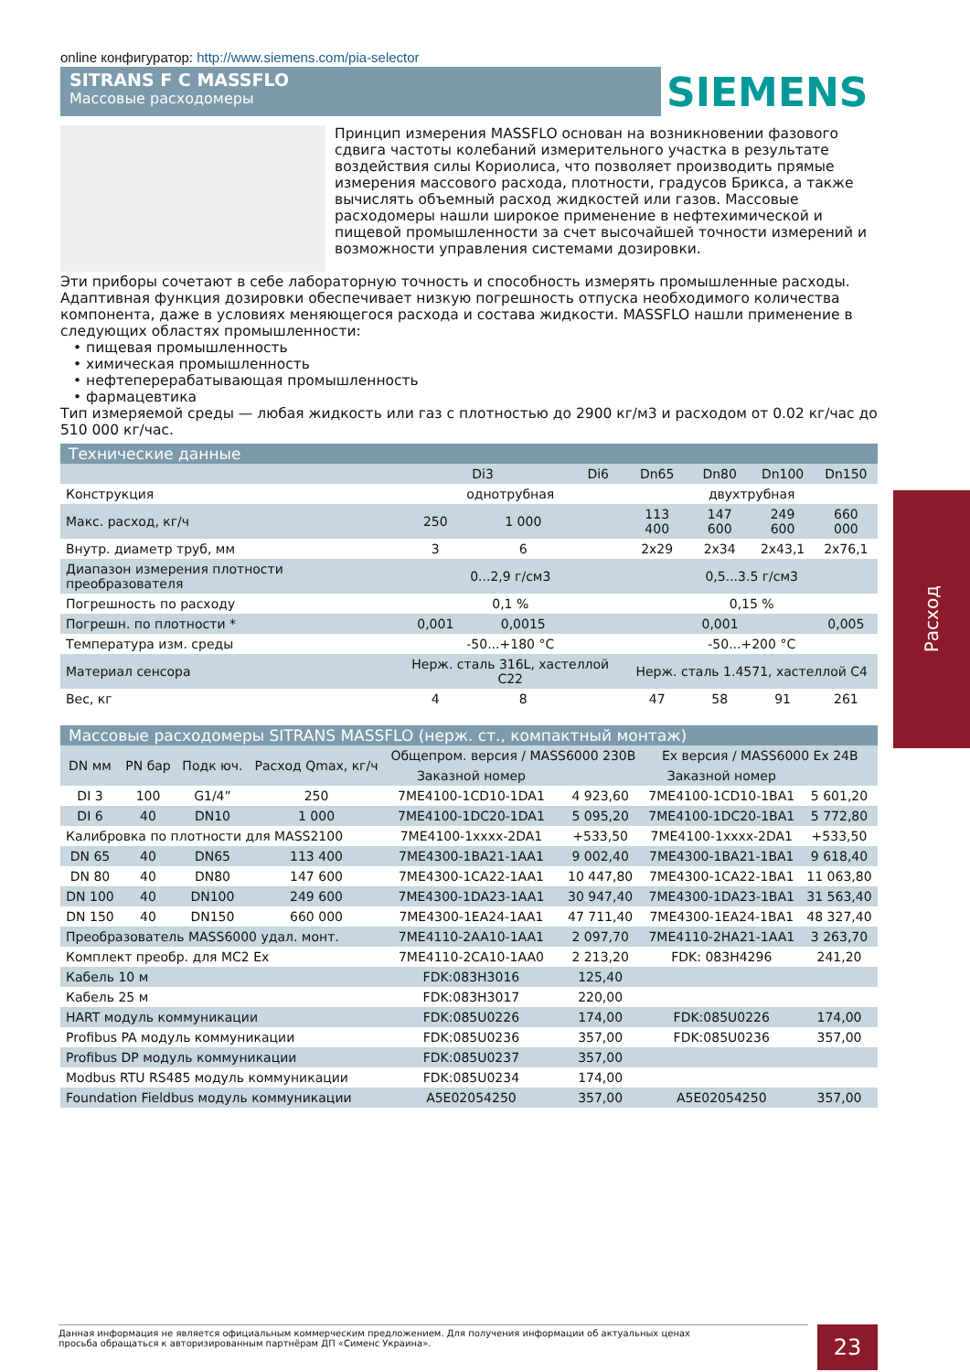online конфигуратор: http://www.siemens.com/pia-selector
SITRANS F C MASSFLO
Массовые расходомеры
SIEMENS
Принцип измерения MASSFLO основан на возникновении фазового сдвига частоты колебаний измерительного участка в результате воздействия силы Кориолиса, что позволяет производить прямые измерения массового расхода, плотности, градусов Брикса, а также вычислять объемный расход жидкостей или газов. Массовые расходомеры нашли широкое применение в нефтехимической и пищевой промышленности за счет высочайшей точности измерений и возможности управления системами дозировки.
Эти приборы сочетают в себе лабораторную точность и способность измерять промышленные расходы. Адаптивная функция дозировки обеспечивает низкую погрешность отпуска необходимого количества компонента, даже в условиях меняющегося расхода и состава жидкости. MASSFLO нашли применение в следующих областях промышленности:
• пищевая промышленность
• химическая промышленность
• нефтеперерабатывающая промышленность
• фармацевтика
Тип измеряемой среды — любая жидкость или газ с плотностью до 2900 кг/м3 и расходом от 0.02 кг/час до 510 000 кг/час.
Технические данные
| | Di3 | | Di6 | Dn65 | Dn80 | Dn100 | Dn150 |
| --- | --- | --- | --- | --- | --- | --- | --- |
| Конструкция | однотрубная | | | двухтрубная | | | |
| Макс. расход, кг/ч | 250 | 1 000 | | 113 400 | 147 600 | 249 600 | 660 000 |
| Внутр. диаметр труб, мм | 3 | 6 | | 2x29 | 2x34 | 2x43,1 | 2x76,1 |
| Диапазон измерения плотности преобразователя | 0...2,9 г/см3 | | | 0,5...3.5 г/см3 | | | |
| Погрешность по расходу | 0,1 % | | | 0,15 % | | | |
| Погрешн. по плотности * | 0,001 | 0,0015 | | 0,001 | | | 0,005 |
| Температура изм. среды | -50...+180 °C | | | -50...+200 °C | | | |
| Материал сенсора | Нерж. сталь 316L, хастеллой C22 | | | Нерж. сталь 1.4571, хастеллой C4 | | | |
| Вес, кг | 4 | 8 | | 47 | 58 | 91 | 261 |
Массовые расходомеры SITRANS MASSFLO (нерж. ст., компактный монтаж)
| DN мм | PN бар | Подк юч. | Расход Qmax, кг/ч | Общепром. версия / MASS6000 230В | | Ex версия / MASS6000 Ex 24В | |
| --- | --- | --- | --- | --- | --- | --- | --- |
| | | | | Заказной номер | | Заказной номер | |
| DI 3 | 100 | G1/4” | 250 | 7ME4100-1CD10-1DA1 | 4 923,60 | 7ME4100-1CD10-1BA1 | 5 601,20 |
| DI 6 | 40 | DN10 | 1 000 | 7ME4100-1DC20-1DA1 | 5 095,20 | 7ME4100-1DC20-1BA1 | 5 772,80 |
| Калибровка по плотности для MASS2100 | | | | 7ME4100-1xxxx-2DA1 | +533,50 | 7ME4100-1xxxx-2DA1 | +533,50 |
| DN 65 | 40 | DN65 | 113 400 | 7ME4300-1BA21-1AA1 | 9 002,40 | 7ME4300-1BA21-1BA1 | 9 618,40 |
| DN 80 | 40 | DN80 | 147 600 | 7ME4300-1CA22-1AA1 | 10 447,80 | 7ME4300-1CA22-1BA1 | 11 063,80 |
| DN 100 | 40 | DN100 | 249 600 | 7ME4300-1DA23-1AA1 | 30 947,40 | 7ME4300-1DA23-1BA1 | 31 563,40 |
| DN 150 | 40 | DN150 | 660 000 | 7ME4300-1EA24-1AA1 | 47 711,40 | 7ME4300-1EA24-1BA1 | 48 327,40 |
| Преобразователь MASS6000 удал. монт. | | | | 7ME4110-2AA10-1AA1 | 2 097,70 | 7ME4110-2HA21-1AA1 | 3 263,70 |
| Комплект преобр. для MC2 Ex | | | | 7ME4110-2CA10-1AA0 | 2 213,20 | FDK: 083H4296 | 241,20 |
| Кабель 10 м | | | | FDK:083H3016 | 125,40 | | |
| Кабель 25 м | | | | FDK:083H3017 | 220,00 | | |
| HART модуль коммуникации | | | | FDK:085U0226 | 174,00 | FDK:085U0226 | 174,00 |
| Profibus PA модуль коммуникации | | | | FDK:085U0236 | 357,00 | FDK:085U0236 | 357,00 |
| Profibus DP модуль коммуникации | | | | FDK:085U0237 | 357,00 | | |
| Modbus RTU RS485 модуль коммуникации | | | | FDK:085U0234 | 174,00 | | |
| Foundation Fieldbus модуль коммуникации | | | | A5E02054250 | 357,00 | A5E02054250 | 357,00 |
Расход
Данная информация не является официальным коммерческим предложением. Для получения информации об актуальных ценах
просьба обращаться к авторизированным партнёрам ДП «Сименс Украина».
23